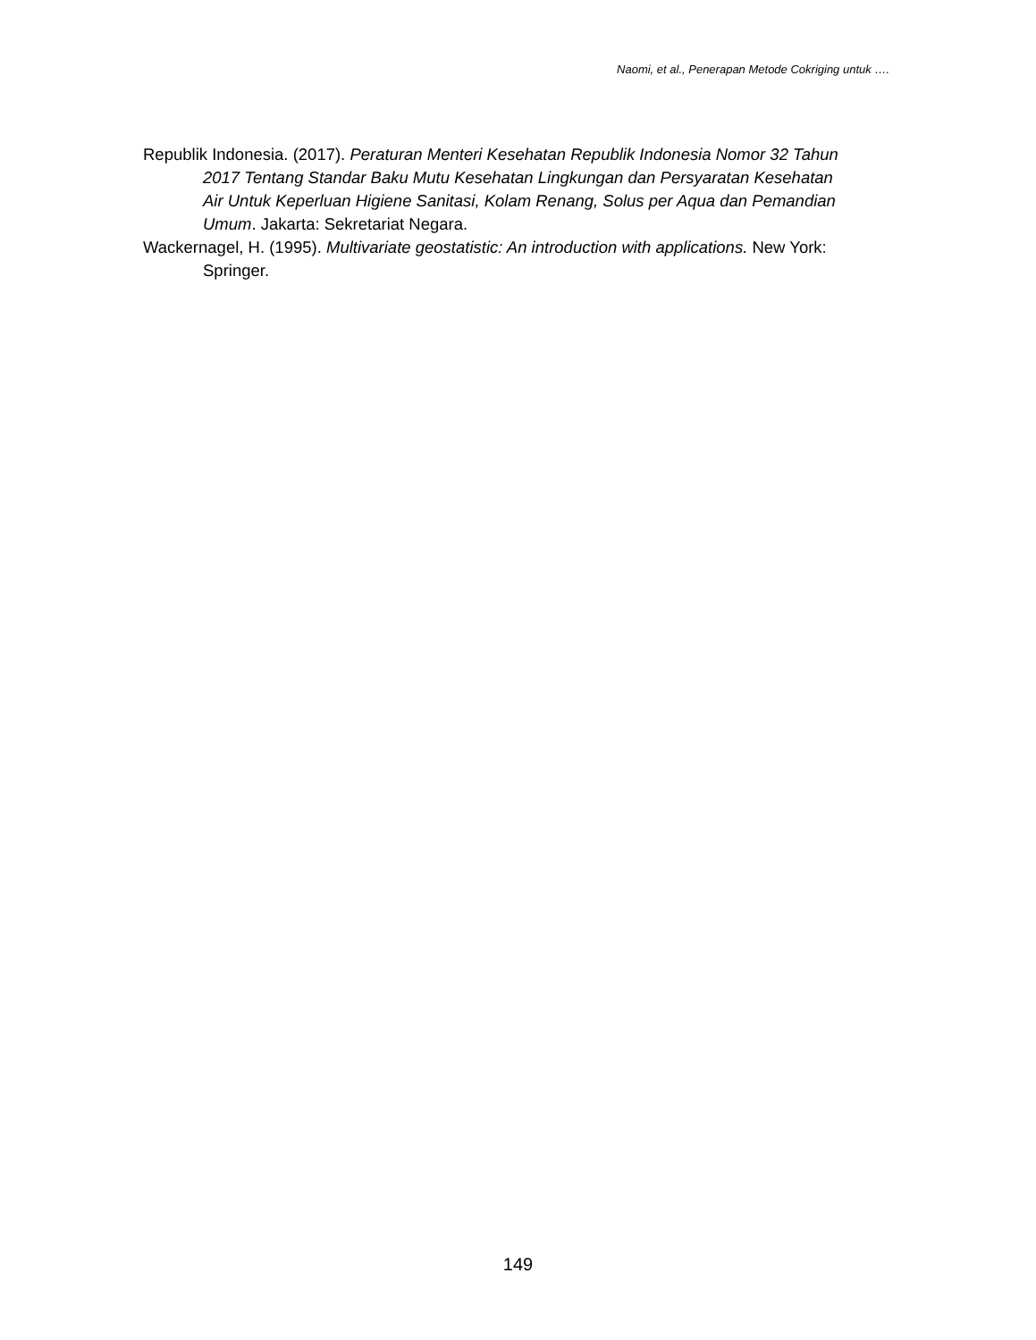Naomi, et al., Penerapan Metode Cokriging untuk ….
Republik Indonesia. (2017). Peraturan Menteri Kesehatan Republik Indonesia Nomor 32 Tahun 2017 Tentang Standar Baku Mutu Kesehatan Lingkungan dan Persyaratan Kesehatan Air Untuk Keperluan Higiene Sanitasi, Kolam Renang, Solus per Aqua dan Pemandian Umum. Jakarta: Sekretariat Negara.
Wackernagel, H. (1995). Multivariate geostatistic: An introduction with applications. New York: Springer.
149